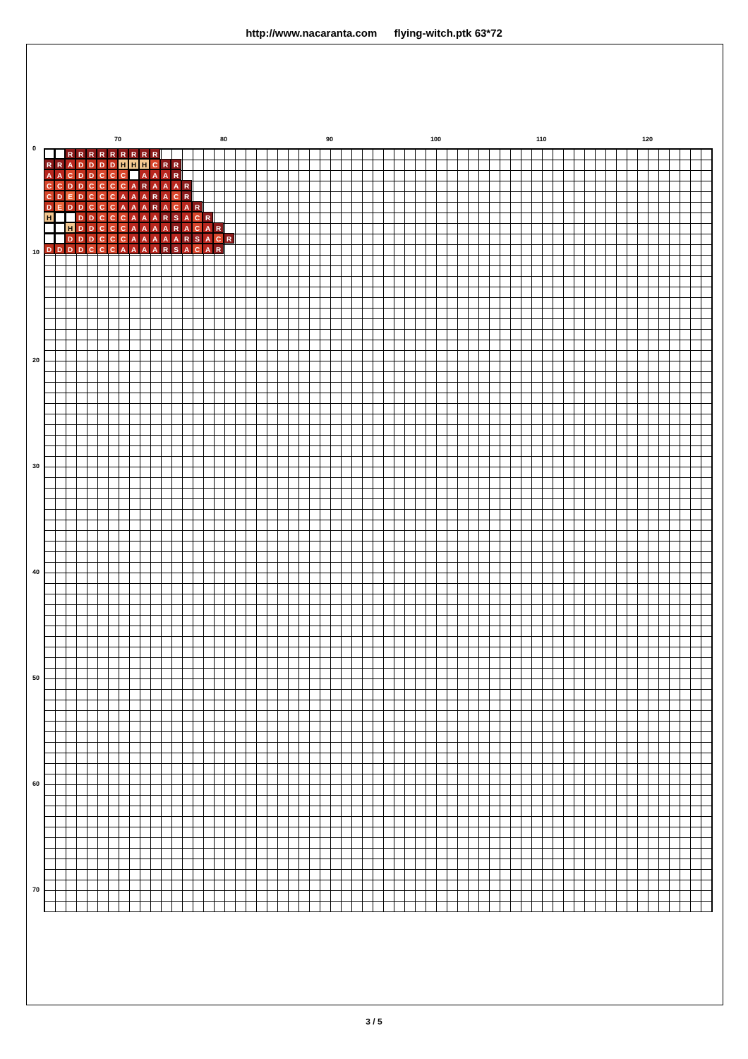http://www.nacaranta.com flying-witch.ptk 63*72
70 80 90 100 110 120
0
10
20
30
40
50
60
70
RRRRRRRRR
R R A DDDD H H H C R R
A A C DD C C C A A A R
C C DD CCCC A R A A A R
C D E D C C C A A A R A C R
D E DD C C C A A A R A C A R
H DD C C C A A A R S A C R
H DD C C C AAAA R A C A R
DDD C C C AAAAA R S A C R
DDDD C C C AAAA R S A C A R
3 / 5